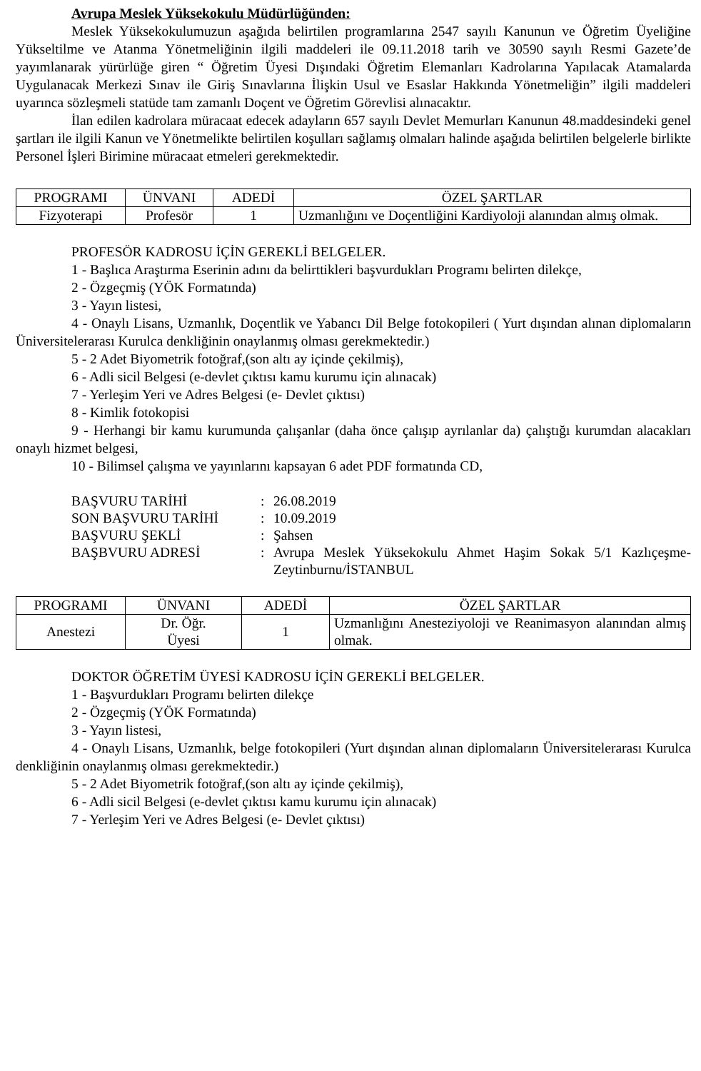Avrupa Meslek Yüksekokulu Müdürlüğünden:
Meslek Yüksekokulumuzun aşağıda belirtilen programlarına 2547 sayılı Kanunun ve Öğretim Üyeliğine Yükseltilme ve Atanma Yönetmeliğinin ilgili maddeleri ile 09.11.2018 tarih ve 30590 sayılı Resmi Gazete’de yayımlanarak yürürlüğe giren “ Öğretim Üyesi Dışındaki Öğretim Elemanları Kadrolarına Yapılacak Atamalarda Uygulanacak Merkezi Sınav ile Giriş Sınavlarına İlişkin Usul ve Esaslar Hakkında Yönetmeliğin” ilgili maddeleri uyarınca sözleşmeli statüde tam zamanlı Doçent ve Öğretim Görevlisi alınacaktır.
İlan edilen kadrolara müracaat edecek adayların 657 sayılı Devlet Memurları Kanunun 48.maddesindeki genel şartları ile ilgili Kanun ve Yönetmelikte belirtilen koşulları sağlamış olmaları halinde aşağıda belirtilen belgelerle birlikte Personel İşleri Birimine müracaat etmeleri gerekmektedir.
| PROGRAMI | ÜNVANI | ADEDİ | ÖZEL ŞARTLAR |
| --- | --- | --- | --- |
| Fizyoterapi | Profesör | 1 | Uzmanlığını ve Doçentliğini Kardiyoloji alanından almış olmak. |
PROFESÖR KADROSU İÇİN GEREKLİ BELGELER.
1 - Başlıca Araştırma Eserinin adını da belirttikleri başvurdukları Programı belirten dilekçe,
2 - Özgeçmiş (YÖK Formatında)
3 - Yayın listesi,
4 - Onaylı Lisans, Uzmanlık, Doçentlik ve Yabancı Dil Belge fotokopileri ( Yurt dışından alınan diplomaların Üniversitelerarası Kurulca denkliğinin onaylanmış olması gerekmektedir.)
5 - 2 Adet Biyometrik fotoğraf,(son altı ay içinde çekilmiş),
6 - Adli sicil Belgesi (e-devlet çıktısı kamu kurumu için alınacak)
7 - Yerleşim Yeri ve Adres Belgesi (e- Devlet çıktısı)
8 - Kimlik fotokopisi
9 - Herhangi bir kamu kurumunda çalışanlar (daha önce çalışıp ayrılanlar da) çalıştığı kurumdan alacakları onaylı hizmet belgesi,
10 - Bilimsel çalışma ve yayınlarını kapsayan 6 adet PDF formatında CD,
| BAŞVURU TARİHİ | : | 26.08.2019 |
| SON BAŞVURU TARİHİ | : | 10.09.2019 |
| BAŞVURU ŞEKLİ | : | Şahsen |
| BAŞBVURU ADRESİ | : | Avrupa Meslek Yüksekokulu Ahmet Haşim Sokak 5/1 Kazlıçeşme-Zeytinburnu/İSTANBUL |
| PROGRAMI | ÜNVANI | ADEDİ | ÖZEL ŞARTLAR |
| --- | --- | --- | --- |
| Anestezi | Dr. Öğr. Üyesi | 1 | Uzmanlığını Anesteziyoloji ve Reanimasyon alanından almış olmak. |
DOKTOR ÖĞRETİM ÜYESİ KADROSU İÇİN GEREKLİ BELGELER.
1 - Başvurdukları Programı belirten dilekçe
2 - Özgeçmiş (YÖK Formatında)
3 - Yayın listesi,
4 - Onaylı Lisans, Uzmanlık, belge fotokopileri (Yurt dışından alınan diplomaların Üniversitelerarası Kurulca denkliğinin onaylanmış olması gerekmektedir.)
5 - 2 Adet Biyometrik fotoğraf,(son altı ay içinde çekilmiş),
6 - Adli sicil Belgesi (e-devlet çıktısı kamu kurumu için alınacak)
7 - Yerleşim Yeri ve Adres Belgesi (e- Devlet çıktısı)